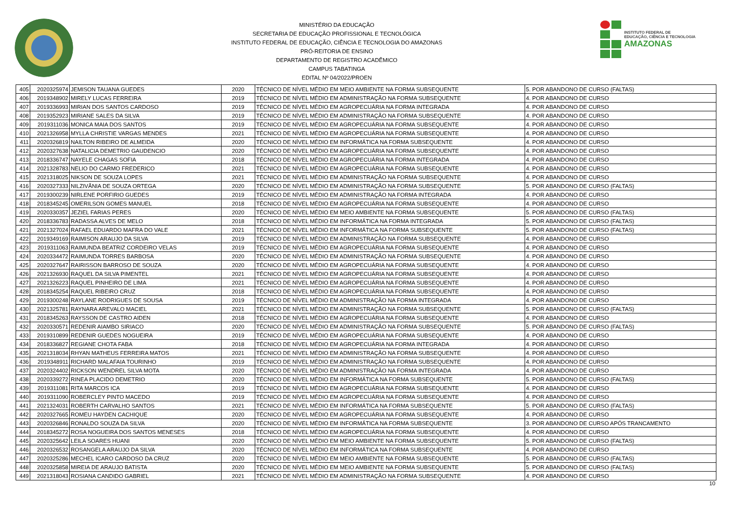MINISTÉRIO DA EDUCAÇÃO
SECRETARIA DE EDUCAÇÃO PROFISSIONAL E TECNOLÓGICA
INSTITUTO FEDERAL DE EDUCAÇÃO, CIÊNCIA E TECNOLOGIA DO AMAZONAS
PRÓ-REITORIA DE ENSINO
DEPARTAMENTO DE REGISTRO ACADÊMICO
CAMPUS TABATINGA
EDITAL Nº 04/2022/PROEN
INSTITUTO FEDERAL DE
EDUCAÇÃO, CIÊNCIA E TECNOLOGIA
AMAZONAS
| 405 | 2020325974 | JEMISON TAUANA GUEDES | 2020 | TÉCNICO DE NÍVEL MÉDIO EM MEIO AMBIENTE NA FORMA SUBSEQUENTE | 5. POR ABANDONO DE CURSO (FALTAS) |
| 406 | 2019348902 | MIRELY LUCAS FERREIRA | 2019 | TÉCNICO DE NÍVEL MÉDIO EM ADMINISTRAÇÃO NA FORMA SUBSEQUENTE | 4. POR ABANDONO DE CURSO |
| 407 | 2019336993 | MIRIAN DOS SANTOS CARDOSO | 2019 | TÉCNICO DE NÍVEL MÉDIO EM AGROPECUÁRIA NA FORMA INTEGRADA | 4. POR ABANDONO DE CURSO |
| 408 | 2019352923 | MIRIANE SALES DA SILVA | 2019 | TÉCNICO DE NÍVEL MÉDIO EM ADMINISTRAÇÃO NA FORMA SUBSEQUENTE | 4. POR ABANDONO DE CURSO |
| 409 | 2019311036 | MONICA MAIA DOS SANTOS | 2019 | TÉCNICO DE NÍVEL MÉDIO EM AGROPECUÁRIA NA FORMA SUBSEQUENTE | 4. POR ABANDONO DE CURSO |
| 410 | 2021326958 | MYLLA CHRISTIE VARGAS MENDES | 2021 | TÉCNICO DE NÍVEL MÉDIO EM AGROPECUÁRIA NA FORMA SUBSEQUENTE | 4. POR ABANDONO DE CURSO |
| 411 | 2020326819 | NAILTON RIBEIRO DE ALMEIDA | 2020 | TÉCNICO DE NÍVEL MÉDIO EM INFORMÁTICA NA FORMA SUBSEQUENTE | 4. POR ABANDONO DE CURSO |
| 412 | 2020327638 | NATALICIA DEMETRIO GAUDENCIO | 2020 | TÉCNICO DE NÍVEL MÉDIO EM AGROPECUÁRIA NA FORMA SUBSEQUENTE | 4. POR ABANDONO DE CURSO |
| 413 | 2018336747 | NAYELE CHAGAS SOFIA | 2018 | TÉCNICO DE NÍVEL MÉDIO EM AGROPECUÁRIA NA FORMA INTEGRADA | 4. POR ABANDONO DE CURSO |
| 414 | 2021328783 | NELIO DO CARMO FREDERICO | 2021 | TÉCNICO DE NÍVEL MÉDIO EM AGROPECUÁRIA NA FORMA SUBSEQUENTE | 4. POR ABANDONO DE CURSO |
| 415 | 2021318025 | NIKSON DE SOUZA LOPES | 2021 | TÉCNICO DE NÍVEL MÉDIO EM ADMINISTRAÇÃO NA FORMA SUBSEQUENTE | 4. POR ABANDONO DE CURSO |
| 416 | 2020327333 | NILZIVÂNIA DE SOUZA ORTEGA | 2020 | TÉCNICO DE NÍVEL MÉDIO EM ADMINISTRAÇÃO NA FORMA SUBSEQUENTE | 5. POR ABANDONO DE CURSO (FALTAS) |
| 417 | 2019300239 | NIRLENE PORFIRIO GUEDES | 2019 | TÉCNICO DE NÍVEL MÉDIO EM ADMINISTRAÇÃO NA FORMA INTEGRADA | 4. POR ABANDONO DE CURSO |
| 418 | 2018345245 | OMERILSON GOMES MANUEL | 2018 | TÉCNICO DE NÍVEL MÉDIO EM AGROPECUÁRIA NA FORMA SUBSEQUENTE | 4. POR ABANDONO DE CURSO |
| 419 | 2020330357 | JEZIEL FARIAS PERES | 2020 | TÉCNICO DE NÍVEL MÉDIO EM MEIO AMBIENTE NA FORMA SUBSEQUENTE | 5. POR ABANDONO DE CURSO (FALTAS) |
| 420 | 2018336783 | RADASSA ALVES DE MELO | 2018 | TÉCNICO DE NÍVEL MÉDIO EM INFORMÁTICA NA FORMA INTEGRADA | 5. POR ABANDONO DE CURSO (FALTAS) |
| 421 | 2021327024 | RAFAEL EDUARDO MAFRA DO VALE | 2021 | TÉCNICO DE NÍVEL MÉDIO EM INFORMÁTICA NA FORMA SUBSEQUENTE | 5. POR ABANDONO DE CURSO (FALTAS) |
| 422 | 2019349169 | RAIMISON ARAUJO DA SILVA | 2019 | TÉCNICO DE NÍVEL MÉDIO EM ADMINISTRAÇÃO NA FORMA SUBSEQUENTE | 4. POR ABANDONO DE CURSO |
| 423 | 2019311063 | RAIMUNDA BEATRIZ CORDEIRO VELAS | 2019 | TÉCNICO DE NÍVEL MÉDIO EM AGROPECUÁRIA NA FORMA SUBSEQUENTE | 4. POR ABANDONO DE CURSO |
| 424 | 2020334472 | RAIMUNDA TORRES BARBOSA | 2020 | TÉCNICO DE NÍVEL MÉDIO EM ADMINISTRAÇÃO NA FORMA SUBSEQUENTE | 4. POR ABANDONO DE CURSO |
| 425 | 2020327647 | RAIRISSON BARROSO DE SOUZA | 2020 | TÉCNICO DE NÍVEL MÉDIO EM AGROPECUÁRIA NA FORMA SUBSEQUENTE | 4. POR ABANDONO DE CURSO |
| 426 | 2021326930 | RAQUEL DA SILVA PIMENTEL | 2021 | TÉCNICO DE NÍVEL MÉDIO EM AGROPECUÁRIA NA FORMA SUBSEQUENTE | 4. POR ABANDONO DE CURSO |
| 427 | 2021326223 | RAQUEL PINHEIRO DE LIMA | 2021 | TÉCNICO DE NÍVEL MÉDIO EM AGROPECUÁRIA NA FORMA SUBSEQUENTE | 4. POR ABANDONO DE CURSO |
| 428 | 2018345254 | RAQUEL RIBEIRO CRUZ | 2018 | TÉCNICO DE NÍVEL MÉDIO EM AGROPECUÁRIA NA FORMA SUBSEQUENTE | 4. POR ABANDONO DE CURSO |
| 429 | 2019300248 | RAYLANE RODRIGUES DE SOUSA | 2019 | TÉCNICO DE NÍVEL MÉDIO EM ADMINISTRAÇÃO NA FORMA INTEGRADA | 4. POR ABANDONO DE CURSO |
| 430 | 2021325781 | RAYNARA AREVALO MACIEL | 2021 | TÉCNICO DE NÍVEL MÉDIO EM ADMINISTRAÇÃO NA FORMA SUBSEQUENTE | 5. POR ABANDONO DE CURSO (FALTAS) |
| 431 | 2018345263 | RAYSSON DE CASTRO AIDEN | 2018 | TÉCNICO DE NÍVEL MÉDIO EM AGROPECUÁRIA NA FORMA SUBSEQUENTE | 4. POR ABANDONO DE CURSO |
| 432 | 2020330571 | REDENIR AIAMBO SIRIACO | 2020 | TÉCNICO DE NÍVEL MÉDIO EM ADMINISTRAÇÃO NA FORMA SUBSEQUENTE | 5. POR ABANDONO DE CURSO (FALTAS) |
| 433 | 2019310899 | REDENIR GUEDES NOGUEIRA | 2019 | TÉCNICO DE NÍVEL MÉDIO EM AGROPECUÁRIA NA FORMA SUBSEQUENTE | 4. POR ABANDONO DE CURSO |
| 434 | 2018336827 | REGIANE CHOTA FABA | 2018 | TÉCNICO DE NÍVEL MÉDIO EM AGROPECUÁRIA NA FORMA INTEGRADA | 4. POR ABANDONO DE CURSO |
| 435 | 2021318034 | RHYAN MATHEUS FERREIRA MATOS | 2021 | TÉCNICO DE NÍVEL MÉDIO EM ADMINISTRAÇÃO NA FORMA SUBSEQUENTE | 4. POR ABANDONO DE CURSO |
| 436 | 2019348911 | RICHARD MALAFAIA TOURINHO | 2019 | TÉCNICO DE NÍVEL MÉDIO EM ADMINISTRAÇÃO NA FORMA SUBSEQUENTE | 4. POR ABANDONO DE CURSO |
| 437 | 2020324402 | RICKSON WENDREL SILVA MOTA | 2020 | TÉCNICO DE NÍVEL MÉDIO EM ADMINISTRAÇÃO NA FORMA INTEGRADA | 4. POR ABANDONO DE CURSO |
| 438 | 2020339272 | RINEA PLACIDO DEMETRIO | 2020 | TÉCNICO DE NÍVEL MÉDIO EM INFORMÁTICA NA FORMA SUBSEQUENTE | 5. POR ABANDONO DE CURSO (FALTAS) |
| 439 | 2019311081 | RITA MARCOS ICA | 2019 | TÉCNICO DE NÍVEL MÉDIO EM AGROPECUÁRIA NA FORMA SUBSEQUENTE | 4. POR ABANDONO DE CURSO |
| 440 | 2019311090 | ROBERCLEY PINTO MACEDO | 2019 | TÉCNICO DE NÍVEL MÉDIO EM AGROPECUÁRIA NA FORMA SUBSEQUENTE | 4. POR ABANDONO DE CURSO |
| 441 | 2021324031 | ROBERTH CARVALHO SANTOS | 2021 | TÉCNICO DE NÍVEL MÉDIO EM INFORMÁTICA NA FORMA SUBSEQUENTE | 5. POR ABANDONO DE CURSO (FALTAS) |
| 442 | 2020327665 | ROMEU HAYDEN CACHIQUE | 2020 | TÉCNICO DE NÍVEL MÉDIO EM AGROPECUÁRIA NA FORMA SUBSEQUENTE | 4. POR ABANDONO DE CURSO |
| 443 | 2020326846 | RONALDO SOUZA DA SILVA | 2020 | TÉCNICO DE NÍVEL MÉDIO EM INFORMÁTICA NA FORMA SUBSEQUENTE | 3. POR ABANDONO DE CURSO APÓS TRANCAMENTO |
| 444 | 2018345272 | ROSA NOGUEIRA DOS SANTOS MENESES | 2018 | TÉCNICO DE NÍVEL MÉDIO EM AGROPECUÁRIA NA FORMA SUBSEQUENTE | 4. POR ABANDONO DE CURSO |
| 445 | 2020325642 | LEILA SOARES HUANI | 2020 | TÉCNICO DE NÍVEL MÉDIO EM MEIO AMBIENTE NA FORMA SUBSEQUENTE | 5. POR ABANDONO DE CURSO (FALTAS) |
| 446 | 2020326532 | ROSANGELA ARAUJO DA SILVA | 2020 | TÉCNICO DE NÍVEL MÉDIO EM INFORMÁTICA NA FORMA SUBSEQUENTE | 4. POR ABANDONO DE CURSO |
| 447 | 2020325286 | MECHEL ICARO CARDOSO DA CRUZ | 2020 | TÉCNICO DE NÍVEL MÉDIO EM MEIO AMBIENTE NA FORMA SUBSEQUENTE | 5. POR ABANDONO DE CURSO (FALTAS) |
| 448 | 2020325858 | MIREIA DE ARAUJO BATISTA | 2020 | TÉCNICO DE NÍVEL MÉDIO EM MEIO AMBIENTE NA FORMA SUBSEQUENTE | 5. POR ABANDONO DE CURSO (FALTAS) |
| 449 | 2021318043 | ROSIANA CANDIDO GABRIEL | 2021 | TÉCNICO DE NÍVEL MÉDIO EM ADMINISTRAÇÃO NA FORMA SUBSEQUENTE | 4. POR ABANDONO DE CURSO |
10